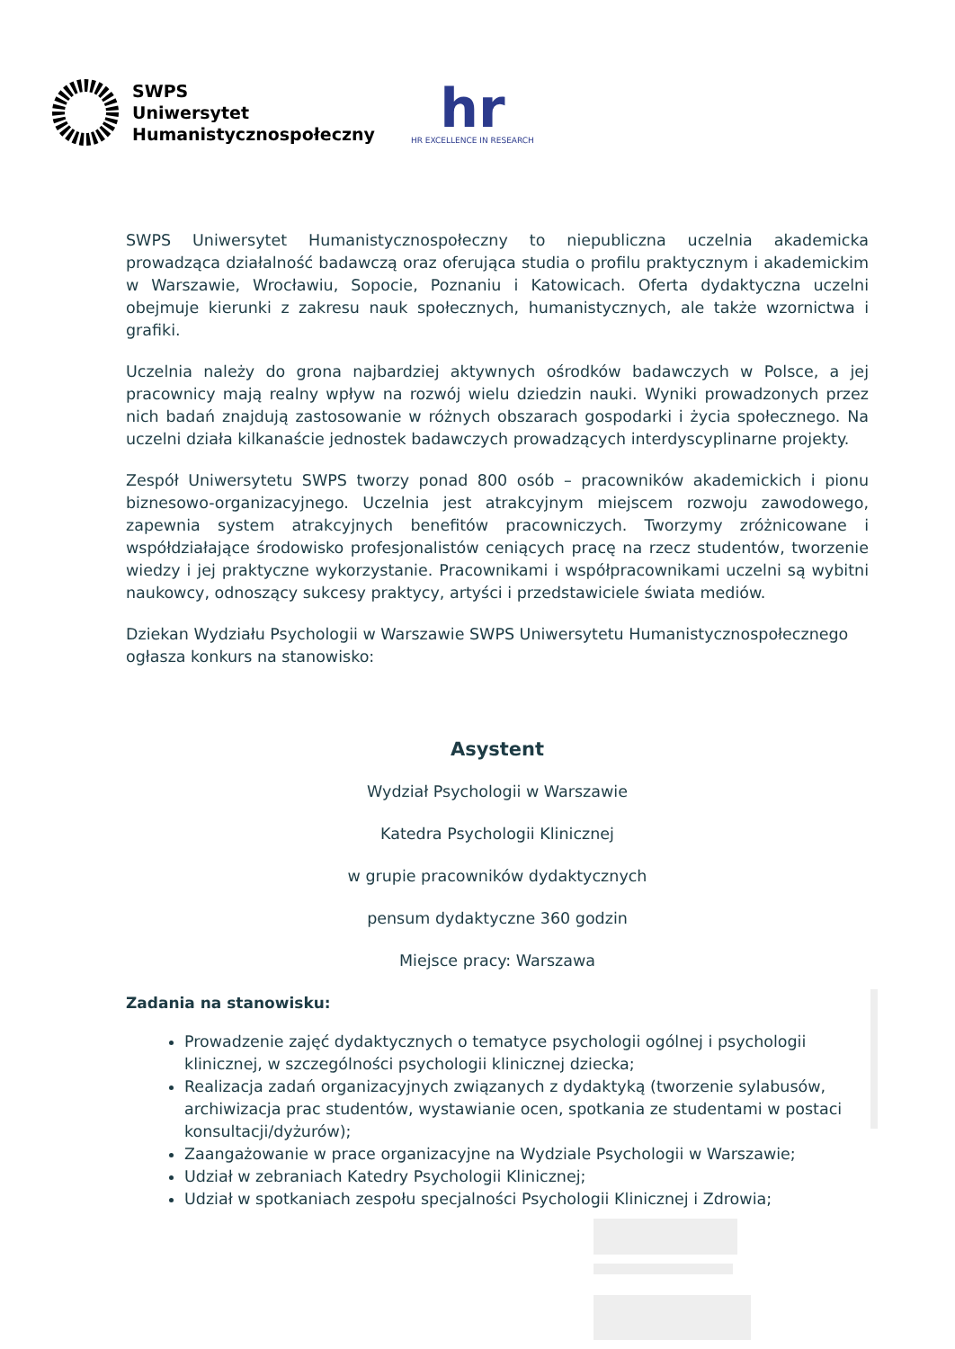SWPS
Uniwersytet
Humanistycznospołeczny
hr
HR EXCELLENCE IN RESEARCH
SWPS Uniwersytet Humanistycznospołeczny to niepubliczna uczelnia akademicka prowadząca działalność badawczą oraz oferująca studia o profilu praktycznym i akademickim w Warszawie, Wrocławiu, Sopocie, Poznaniu i Katowicach. Oferta dydaktyczna uczelni obejmuje kierunki z zakresu nauk społecznych, humanistycznych, ale także wzornictwa i grafiki.
Uczelnia należy do grona najbardziej aktywnych ośrodków badawczych w Polsce, a jej pracownicy mają realny wpływ na rozwój wielu dziedzin nauki. Wyniki prowadzonych przez nich badań znajdują zastosowanie w różnych obszarach gospodarki i życia społecznego. Na uczelni działa kilkanaście jednostek badawczych prowadzących interdyscyplinarne projekty.
Zespół Uniwersytetu SWPS tworzy ponad 800 osób – pracowników akademickich i pionu biznesowo-organizacyjnego. Uczelnia jest atrakcyjnym miejscem rozwoju zawodowego, zapewnia system atrakcyjnych benefitów pracowniczych. Tworzymy zróżnicowane i współdziałające środowisko profesjonalistów ceniących pracę na rzecz studentów, tworzenie wiedzy i jej praktyczne wykorzystanie. Pracownikami i współpracownikami uczelni są wybitni naukowcy, odnoszący sukcesy praktycy, artyści i przedstawiciele świata mediów.
Dziekan Wydziału Psychologii w Warszawie SWPS Uniwersytetu Humanistycznospołecznego ogłasza konkurs na stanowisko:
Asystent
Wydział Psychologii w Warszawie
Katedra Psychologii Klinicznej
w grupie pracowników dydaktycznych
pensum dydaktyczne 360 godzin
Miejsce pracy: Warszawa
Zadania na stanowisku:
Prowadzenie zajęć dydaktycznych o tematyce psychologii ogólnej i psychologii klinicznej, w szczególności psychologii klinicznej dziecka;
Realizacja zadań organizacyjnych związanych z dydaktyką (tworzenie sylabusów, archiwizacja prac studentów, wystawianie ocen, spotkania ze studentami w postaci konsultacji/dyżurów);
Zaangażowanie w prace organizacyjne na Wydziale Psychologii w Warszawie;
Udział w zebraniach Katedry Psychologii Klinicznej;
Udział w spotkaniach zespołu specjalności Psychologii Klinicznej i Zdrowia;